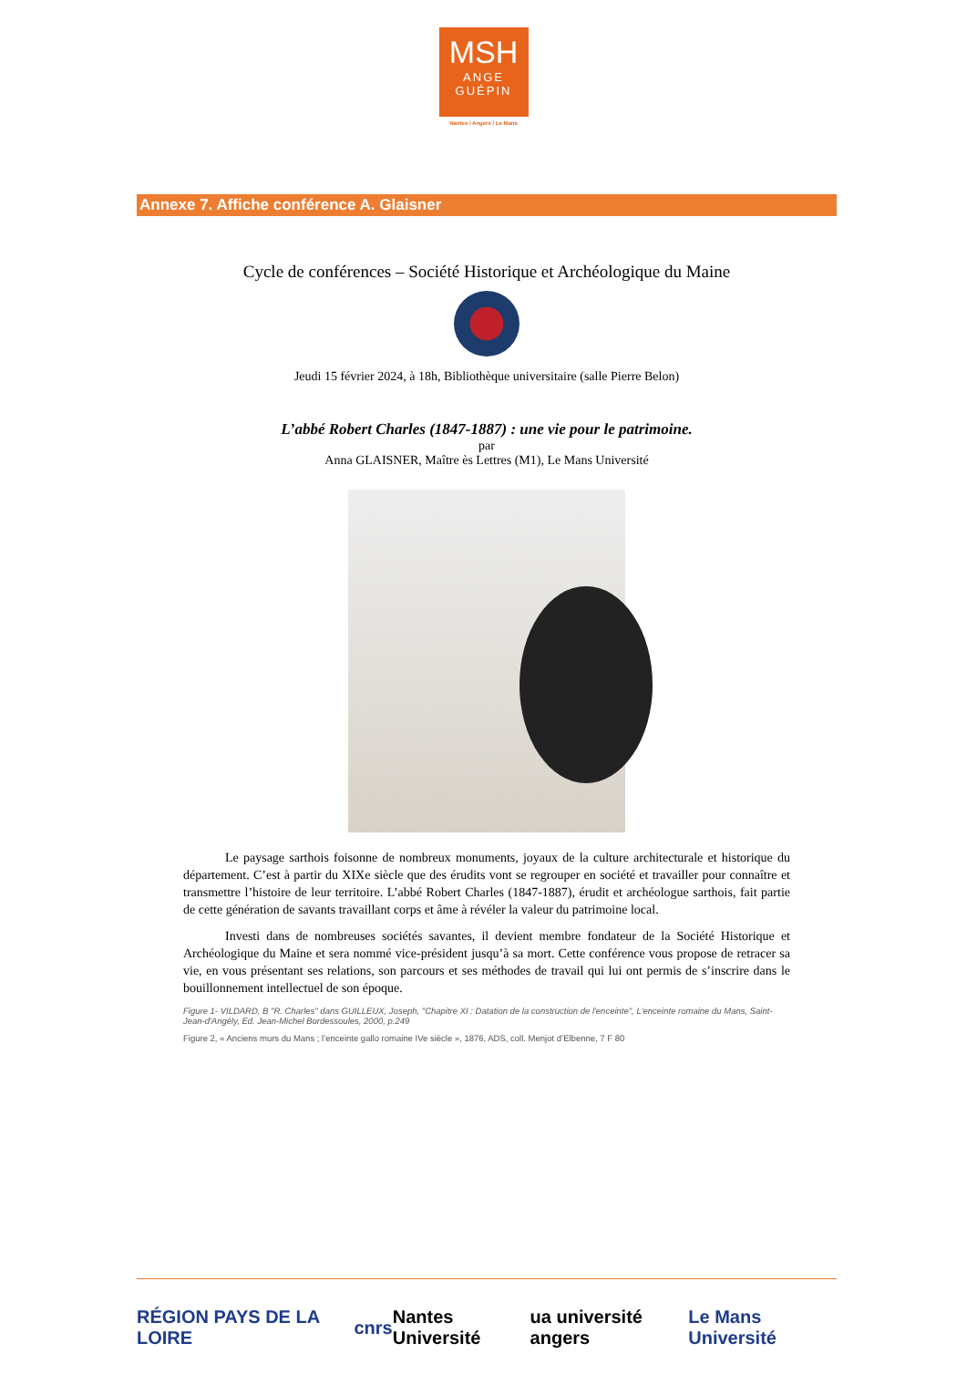MSH
ANGE
GUÉPIN
Nantes / Angers / Le Mans
Annexe 7. Affiche conférence A. Glaisner
Cycle de conférences – Société Historique et Archéologique du Maine
Jeudi 15 février 2024, à 18h, Bibliothèque universitaire (salle Pierre Belon)
L’abbé Robert Charles (1847-1887) : une vie pour le patrimoine.
par
Anna GLAISNER, Maître ès Lettres (M1), Le Mans Université
Le paysage sarthois foisonne de nombreux monuments, joyaux de la culture architecturale et historique du département. C’est à partir du XIXe siècle que des érudits vont se regrouper en société et travailler pour connaître et transmettre l’histoire de leur territoire. L’abbé Robert Charles (1847-1887), érudit et archéologue sarthois, fait partie de cette génération de savants travaillant corps et âme à révéler la valeur du patrimoine local.
Investi dans de nombreuses sociétés savantes, il devient membre fondateur de la Société Historique et Archéologique du Maine et sera nommé vice-président jusqu’à sa mort. Cette conférence vous propose de retracer sa vie, en vous présentant ses relations, son parcours et ses méthodes de travail qui lui ont permis de s’inscrire dans le bouillonnement intellectuel de son époque.
Figure 1- VILDARD, B "R. Charles" dans GUILLEUX, Joseph, "Chapitre XI : Datation de la construction de l'enceinte", L'enceinte romaine du Mans, Saint-Jean-d'Angély, Ed. Jean-Michel Bordessoules, 2000, p.249
Figure 2, « Anciens murs du Mans ; l’enceinte gallo romaine IVe siècle », 1876, ADS, coll. Menjot d’Elbenne, 7 F 80
RÉGION PAYS DE LA LOIRE cnrs Nantes Université ua université angers Le Mans Université